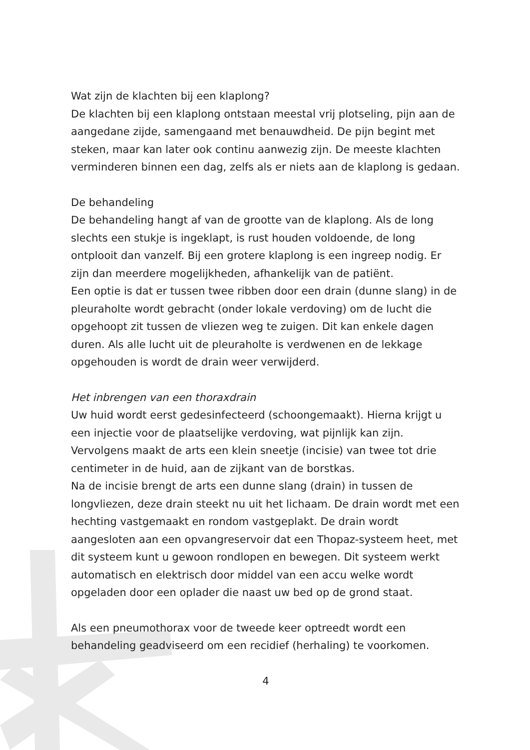Wat zijn de klachten bij een klaplong?
De klachten bij een klaplong ontstaan meestal vrij plotseling, pijn aan de aangedane zijde, samengaand met benauwdheid. De pijn begint met steken, maar kan later ook continu aanwezig zijn. De meeste klachten verminderen binnen een dag, zelfs als er niets aan de klaplong is gedaan.
De behandeling
De behandeling hangt af van de grootte van de klaplong. Als de long slechts een stukje is ingeklapt, is rust houden voldoende, de long ontplooit dan vanzelf. Bij een grotere klaplong is een ingreep nodig. Er zijn dan meerdere mogelijkheden, afhankelijk van de patiënt.
Een optie is dat er tussen twee ribben door een drain (dunne slang) in de pleuraholte wordt gebracht (onder lokale verdoving) om de lucht die opgehoopt zit tussen de vliezen weg te zuigen. Dit kan enkele dagen duren. Als alle lucht uit de pleuraholte is verdwenen en de lekkage opgehouden is wordt de drain weer verwijderd.
Het inbrengen van een thoraxdrain
Uw huid wordt eerst gedesinfecteerd (schoongemaakt). Hierna krijgt u een injectie voor de plaatselijke verdoving, wat pijnlijk kan zijn. Vervolgens maakt de arts een klein sneetje (incisie) van twee tot drie centimeter in de huid, aan de zijkant van de borstkas.
Na de incisie brengt de arts een dunne slang (drain) in tussen de longvliezen, deze drain steekt nu uit het lichaam. De drain wordt met een hechting vastgemaakt en rondom vastgeplakt. De drain wordt aangesloten aan een opvangreservoir dat een Thopaz-systeem heet, met dit systeem kunt u gewoon rondlopen en bewegen. Dit systeem werkt automatisch en elektrisch door middel van een accu welke wordt opgeladen door een oplader die naast uw bed op de grond staat.
Als een pneumothorax voor de tweede keer optreedt wordt een behandeling geadviseerd om een recidief (herhaling) te voorkomen.
4